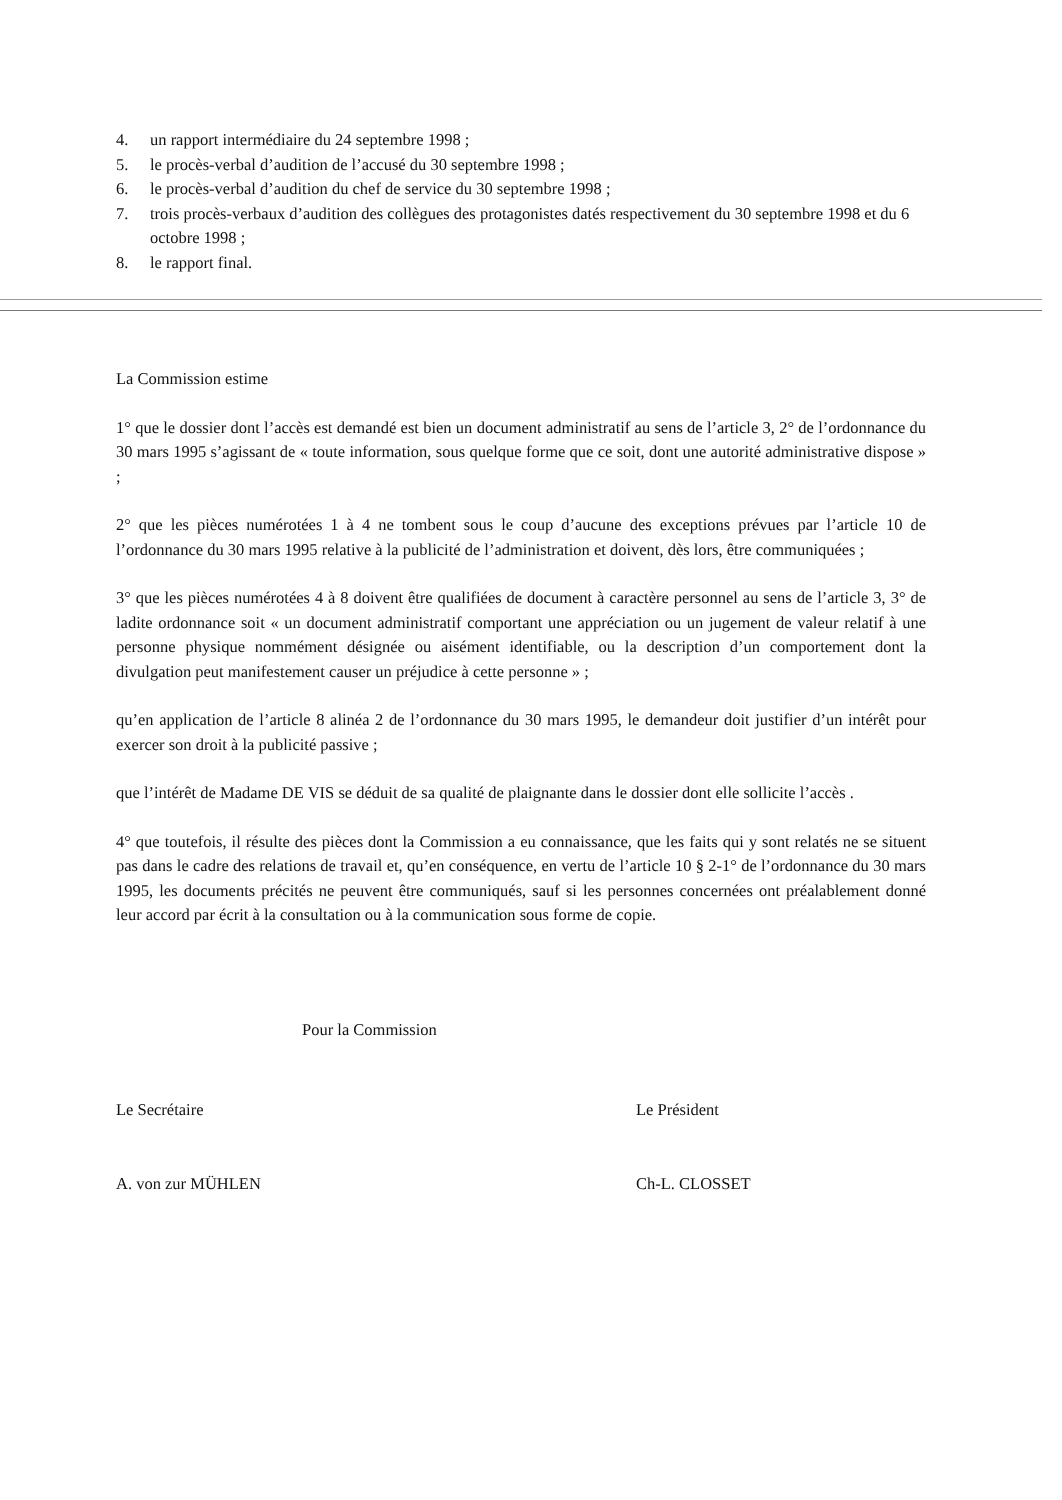4. un rapport intermédiaire du 24 septembre 1998 ;
5. le procès-verbal d’audition de l’accusé du 30 septembre 1998 ;
6. le procès-verbal d’audition du chef de service du 30 septembre 1998 ;
7. trois procès-verbaux d’audition des collègues des protagonistes datés respectivement du 30 septembre 1998 et du 6 octobre 1998 ;
8. le rapport final.
La Commission estime
1° que le dossier dont l’accès est demandé est bien un document administratif au sens de l’article 3, 2° de l’ordonnance du 30 mars 1995 s’agissant de « toute information, sous quelque forme que ce soit, dont une autorité administrative dispose » ;
2° que les pièces numérotées 1 à 4 ne tombent sous le coup d’aucune des exceptions prévues par l’article 10 de l’ordonnance du 30 mars 1995 relative à la publicité de l’administration et doivent, dès lors, être communiquées ;
3° que les pièces numérotées 4 à 8 doivent être qualifiées de document à caractère personnel au sens de l’article 3, 3° de ladite ordonnance soit « un document administratif comportant une appréciation ou un jugement de valeur relatif à une personne physique nommément désignée ou aisément identifiable, ou la description d’un comportement dont la divulgation peut manifestement causer un préjudice à cette personne » ;
qu’en application de l’article 8 alinéa 2 de l’ordonnance du 30 mars 1995, le demandeur doit justifier d’un intérêt pour exercer son droit à la publicité passive ;
que l’intérêt de Madame DE VIS se déduit de sa qualité de plaignante dans le dossier dont elle sollicite l’accès .
4° que toutefois, il résulte des pièces dont la Commission a eu connaissance, que les faits qui y sont relatés ne se situent pas dans le cadre des relations de travail et, qu’en conséquence, en vertu de l’article 10 § 2-1° de l’ordonnance du 30 mars 1995, les documents précités ne peuvent être communiqués, sauf si les personnes concernées ont préalablement donné leur accord par écrit à la consultation ou à la communication sous forme de copie.
Pour la Commission
Le Secrétaire
A. von zur MÜHLEN
Le Président
Ch-L. CLOSSET